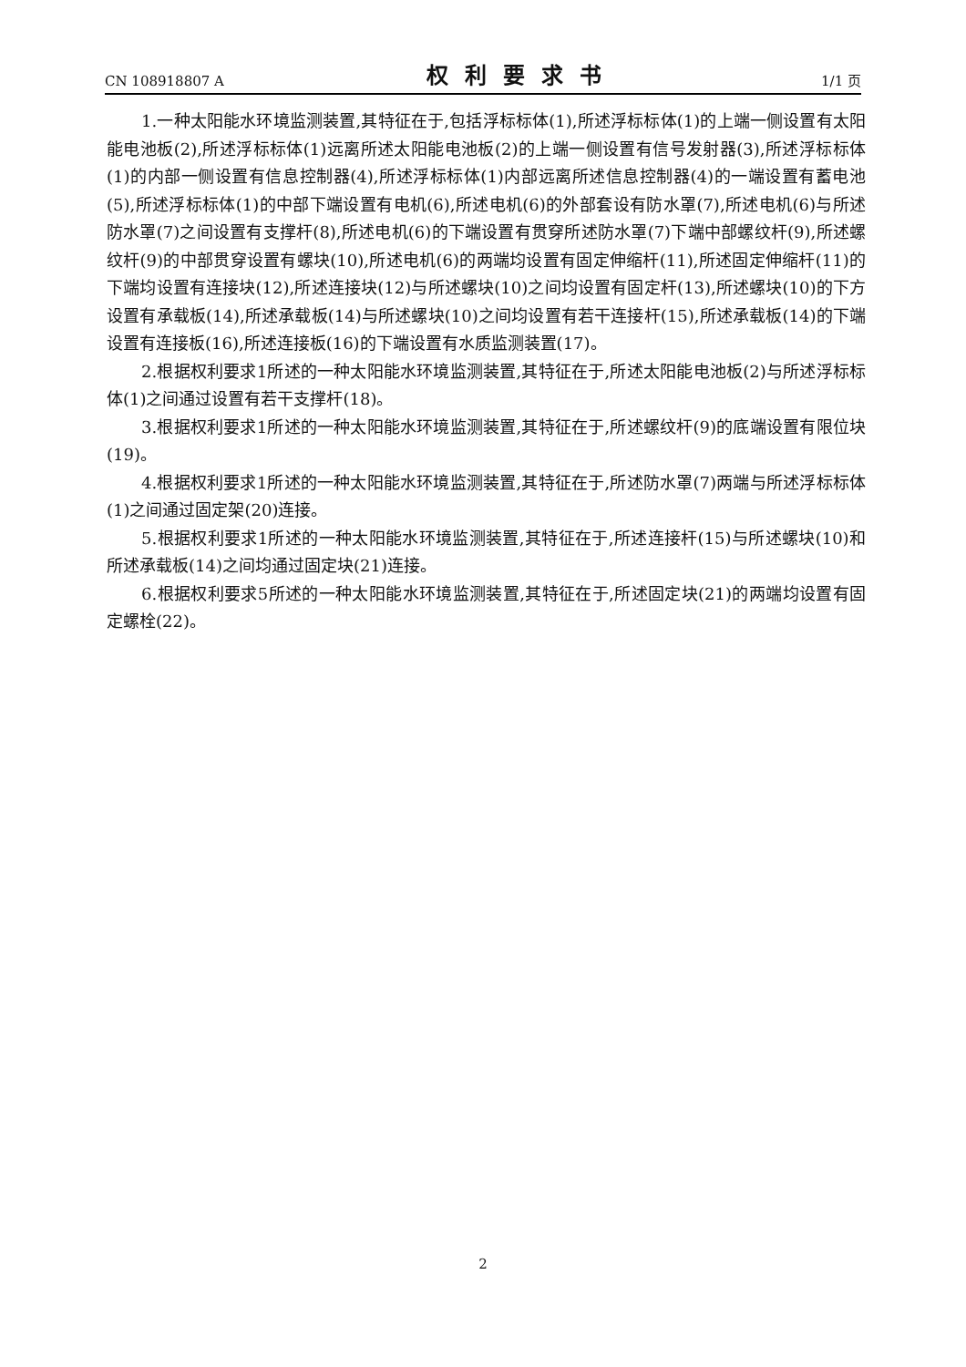CN 108918807 A 权利要求书 1/1 页
1.一种太阳能水环境监测装置,其特征在于,包括浮标标体(1),所述浮标标体(1)的上端一侧设置有太阳能电池板(2),所述浮标标体(1)远离所述太阳能电池板(2)的上端一侧设置有信号发射器(3),所述浮标标体(1)的内部一侧设置有信息控制器(4),所述浮标标体(1)内部远离所述信息控制器(4)的一端设置有蓄电池(5),所述浮标标体(1)的中部下端设置有电机(6),所述电机(6)的外部套设有防水罩(7),所述电机(6)与所述防水罩(7)之间设置有支撑杆(8),所述电机(6)的下端设置有贯穿所述防水罩(7)下端中部螺纹杆(9),所述螺纹杆(9)的中部贯穿设置有螺块(10),所述电机(6)的两端均设置有固定伸缩杆(11),所述固定伸缩杆(11)的下端均设置有连接块(12),所述连接块(12)与所述螺块(10)之间均设置有固定杆(13),所述螺块(10)的下方设置有承载板(14),所述承载板(14)与所述螺块(10)之间均设置有若干连接杆(15),所述承载板(14)的下端设置有连接板(16),所述连接板(16)的下端设置有水质监测装置(17)。
2.根据权利要求1所述的一种太阳能水环境监测装置,其特征在于,所述太阳能电池板(2)与所述浮标标体(1)之间通过设置有若干支撑杆(18)。
3.根据权利要求1所述的一种太阳能水环境监测装置,其特征在于,所述螺纹杆(9)的底端设置有限位块(19)。
4.根据权利要求1所述的一种太阳能水环境监测装置,其特征在于,所述防水罩(7)两端与所述浮标标体(1)之间通过固定架(20)连接。
5.根据权利要求1所述的一种太阳能水环境监测装置,其特征在于,所述连接杆(15)与所述螺块(10)和所述承载板(14)之间均通过固定块(21)连接。
6.根据权利要求5所述的一种太阳能水环境监测装置,其特征在于,所述固定块(21)的两端均设置有固定螺栓(22)。
2